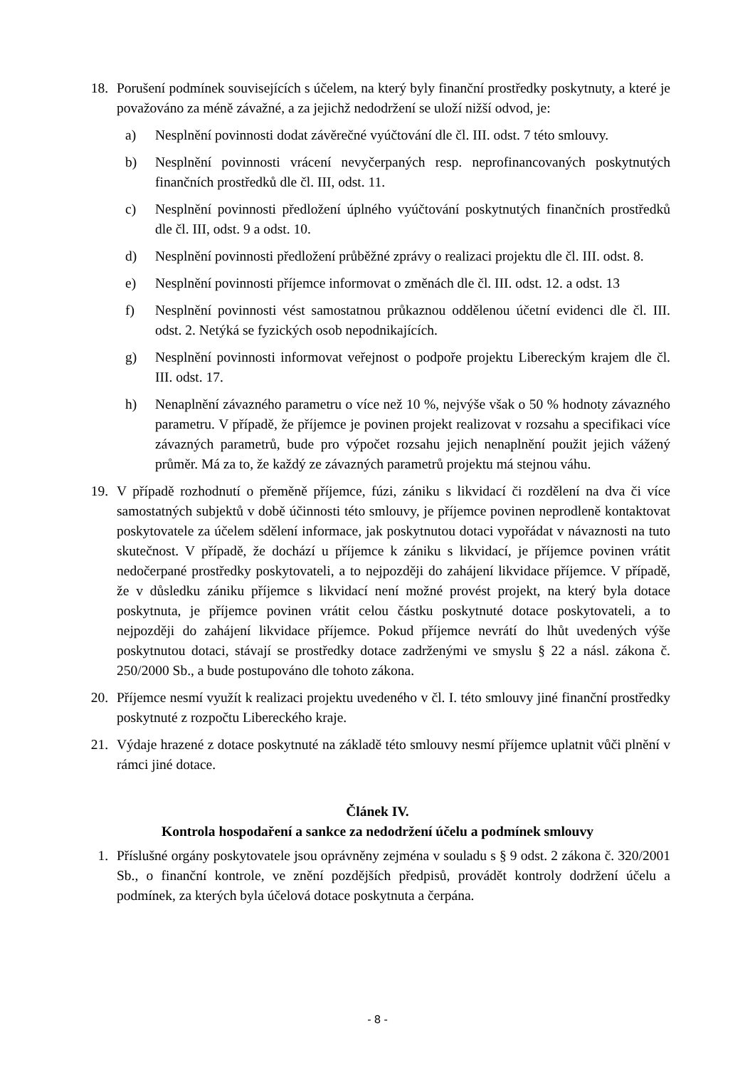18. Porušení podmínek souvisejících s účelem, na který byly finanční prostředky poskytnuty, a které je považováno za méně závažné, a za jejichž nedodržení se uloží nižší odvod, je:
a) Nesplnění povinnosti dodat závěrečné vyúčtování dle čl. III. odst. 7 této smlouvy.
b) Nesplnění povinnosti vrácení nevyčerpaných resp. neprofinancovaných poskytnutých finančních prostředků dle čl. III, odst. 11.
c) Nesplnění povinnosti předložení úplného vyúčtování poskytnutých finančních prostředků dle čl. III, odst. 9 a odst. 10.
d) Nesplnění povinnosti předložení průběžné zprávy o realizaci projektu dle čl. III. odst. 8.
e) Nesplnění povinnosti příjemce informovat o změnách dle čl. III. odst. 12. a odst. 13
f) Nesplnění povinnosti vést samostatnou průkaznou oddělenou účetní evidenci dle čl. III. odst. 2. Netýká se fyzických osob nepodnikajících.
g) Nesplnění povinnosti informovat veřejnost o podpoře projektu Libereckým krajem dle čl. III. odst. 17.
h) Nenaplnění závazného parametru o více než 10 %, nejvýše však o 50 % hodnoty závazného parametru. V případě, že příjemce je povinen projekt realizovat v rozsahu a specifikaci více závazných parametrů, bude pro výpočet rozsahu jejich nenaplnění použit jejich vážený průměr. Má za to, že každý ze závazných parametrů projektu má stejnou váhu.
19. V případě rozhodnutí o přeměně příjemce, fúzi, zániku s likvidací či rozdělení na dva či více samostatných subjektů v době účinnosti této smlouvy, je příjemce povinen neprodleně kontaktovat poskytovatele za účelem sdělení informace, jak poskytnutou dotaci vypořádat v návaznosti na tuto skutečnost. V případě, že dochází u příjemce k zániku s likvidací, je příjemce povinen vrátit nedočerpané prostředky poskytovateli, a to nejpozději do zahájení likvidace příjemce. V případě, že v důsledku zániku příjemce s likvidací není možné provést projekt, na který byla dotace poskytnuta, je příjemce povinen vrátit celou částku poskytnuté dotace poskytovateli, a to nejpozději do zahájení likvidace příjemce. Pokud příjemce nevrátí do lhůt uvedených výše poskytnutou dotaci, stávají se prostředky dotace zadrženými ve smyslu § 22 a násl. zákona č. 250/2000 Sb., a bude postupováno dle tohoto zákona.
20. Příjemce nesmí využít k realizaci projektu uvedeného v čl. I. této smlouvy jiné finanční prostředky poskytnuté z rozpočtu Libereckého kraje.
21. Výdaje hrazené z dotace poskytnuté na základě této smlouvy nesmí příjemce uplatnit vůči plnění v rámci jiné dotace.
Článek IV.
Kontrola hospodaření a sankce za nedodržení účelu a podmínek smlouvy
1. Příslušné orgány poskytovatele jsou oprávněny zejména v souladu s § 9 odst. 2 zákona č. 320/2001 Sb., o finanční kontrole, ve znění pozdějších předpisů, provádět kontroly dodržení účelu a podmínek, za kterých byla účelová dotace poskytnuta a čerpána.
- 8 -